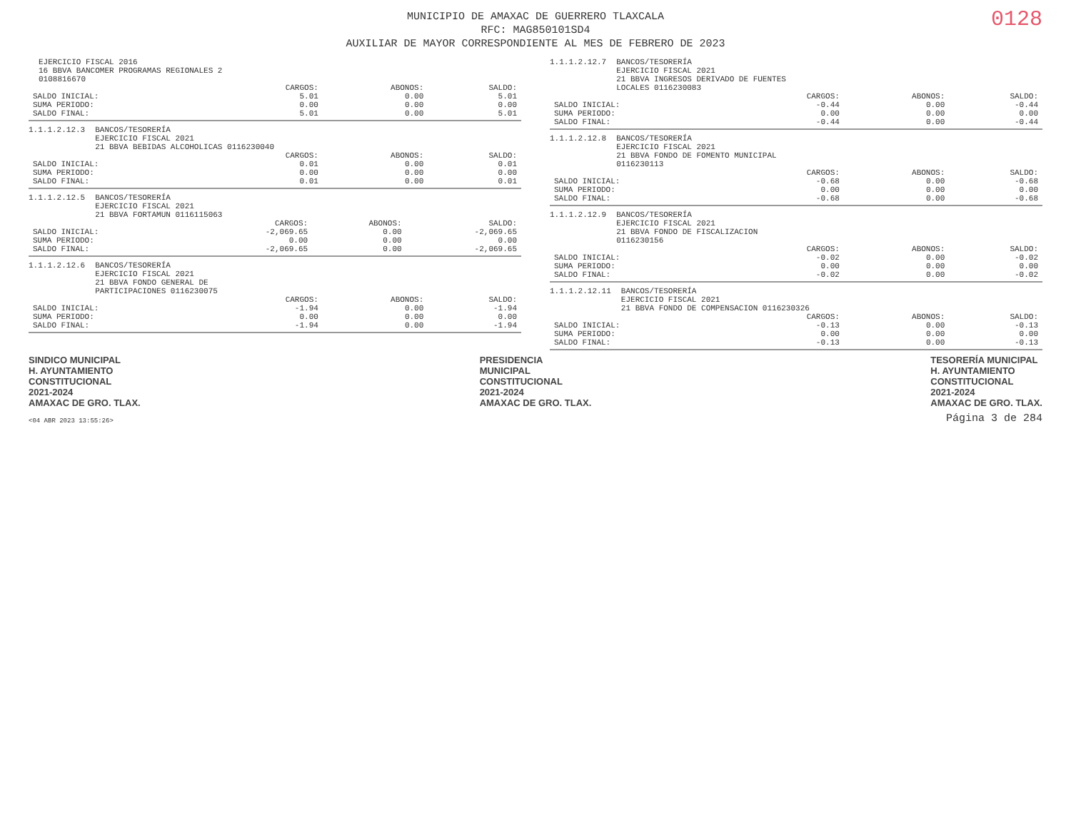0128
MUNICIPIO DE AMAXAC DE GUERRERO TLAXCALA
RFC: MAG850101SD4
AUXILIAR DE MAYOR CORRESPONDIENTE AL MES DE FEBRERO DE 2023
EJERCICIO FISCAL 2016
16 BBVA BANCOMER PROGRAMAS REGIONALES 2
0108816670
| | CARGOS: | ABONOS: | SALDO: |
| --- | --- | --- | --- |
| SALDO INICIAL: | 5.01 | 0.00 | 5.01 |
| SUMA PERIODO: | 0.00 | 0.00 | 0.00 |
| SALDO FINAL: | 5.01 | 0.00 | 5.01 |
1.1.1.2.12.3 BANCOS/TESORERÍA
EJERCICIO FISCAL 2021
21 BBVA BEBIDAS ALCOHOLICAS 0116230040
| | CARGOS: | ABONOS: | SALDO: |
| --- | --- | --- | --- |
| SALDO INICIAL: | 0.01 | 0.00 | 0.01 |
| SUMA PERIODO: | 0.00 | 0.00 | 0.00 |
| SALDO FINAL: | 0.01 | 0.00 | 0.01 |
1.1.1.2.12.5 BANCOS/TESORERÍA
EJERCICIO FISCAL 2021
21 BBVA FORTAMUN 0116115063
| | CARGOS: | ABONOS: | SALDO: |
| --- | --- | --- | --- |
| SALDO INICIAL: | -2,069.65 | 0.00 | -2,069.65 |
| SUMA PERIODO: | 0.00 | 0.00 | 0.00 |
| SALDO FINAL: | -2,069.65 | 0.00 | -2,069.65 |
1.1.1.2.12.6 BANCOS/TESORERÍA
EJERCICIO FISCAL 2021
21 BBVA FONDO GENERAL DE
PARTICIPACIONES 0116230075
| | CARGOS: | ABONOS: | SALDO: |
| --- | --- | --- | --- |
| SALDO INICIAL: | -1.94 | 0.00 | -1.94 |
| SUMA PERIODO: | 0.00 | 0.00 | 0.00 |
| SALDO FINAL: | -1.94 | 0.00 | -1.94 |
1.1.1.2.12.7 BANCOS/TESORERÍA
EJERCICIO FISCAL 2021
21 BBVA INGRESOS DERIVADO DE FUENTES
LOCALES 0116230083
| | CARGOS: | ABONOS: | SALDO: |
| --- | --- | --- | --- |
| SALDO INICIAL: | -0.44 | 0.00 | -0.44 |
| SUMA PERIODO: | 0.00 | 0.00 | 0.00 |
| SALDO FINAL: | -0.44 | 0.00 | -0.44 |
1.1.1.2.12.8 BANCOS/TESORERÍA
EJERCICIO FISCAL 2021
21 BBVA FONDO DE FOMENTO MUNICIPAL
0116230113
| | CARGOS: | ABONOS: | SALDO: |
| --- | --- | --- | --- |
| SALDO INICIAL: | -0.68 | 0.00 | -0.68 |
| SUMA PERIODO: | 0.00 | 0.00 | 0.00 |
| SALDO FINAL: | -0.68 | 0.00 | -0.68 |
1.1.1.2.12.9 BANCOS/TESORERÍA
EJERCICIO FISCAL 2021
21 BBVA FONDO DE FISCALIZACION
0116230156
| | CARGOS: | ABONOS: | SALDO: |
| --- | --- | --- | --- |
| SALDO INICIAL: | -0.02 | 0.00 | -0.02 |
| SUMA PERIODO: | 0.00 | 0.00 | 0.00 |
| SALDO FINAL: | -0.02 | 0.00 | -0.02 |
1.1.1.2.12.11 BANCOS/TESORERÍA
EJERCICIO FISCAL 2021
21 BBVA FONDO DE COMPENSACION 0116230326
| | CARGOS: | ABONOS: | SALDO: |
| --- | --- | --- | --- |
| SALDO INICIAL: | -0.13 | 0.00 | -0.13 |
| SUMA PERIODO: | 0.00 | 0.00 | 0.00 |
| SALDO FINAL: | -0.13 | 0.00 | -0.13 |
SINDICO MUNICIPAL
H. AYUNTAMIENTO
CONSTITUCIONAL
2021-2024
AMAXAC DE GRO. TLAX.
PRESIDENCIA
MUNICIPAL
CONSTITUCIONAL
2021-2024
AMAXAC DE GRO. TLAX.
TESORERÍA MUNICIPAL
H. AYUNTAMIENTO
CONSTITUCIONAL
2021-2024
AMAXAC DE GRO. TLAX.
<04 ABR 2023 13:55:26> Página 3 de 284